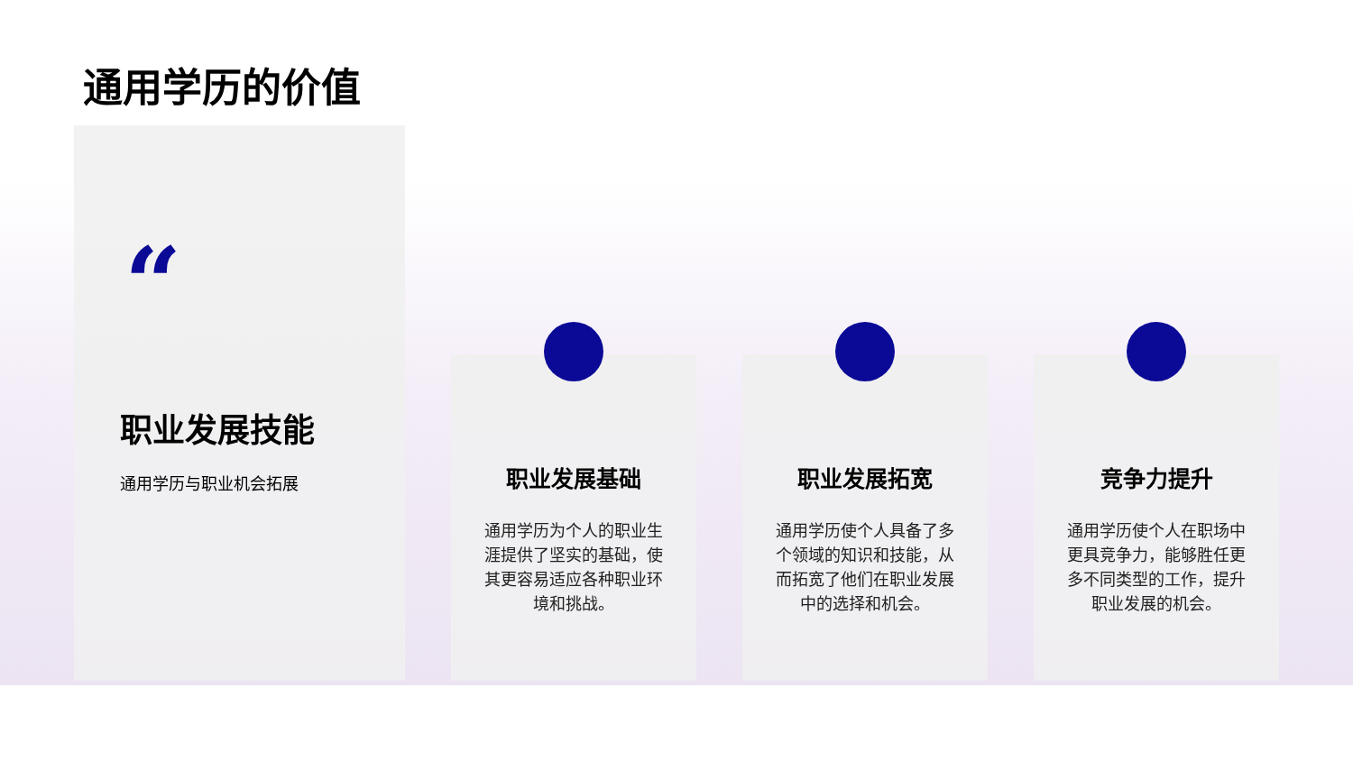通用学历的价值
“
职业发展技能
通用学历与职业机会拓展
职业发展基础
通用学历为个人的职业生涯提供了坚实的基础，使其更容易适应各种职业环境和挑战。
职业发展拓宽
通用学历使个人具备了多个领域的知识和技能，从而拓宽了他们在职业发展中的选择和机会。
竞争力提升
通用学历使个人在职场中更具竞争力，能够胜任更多不同类型的工作，提升职业发展的机会。